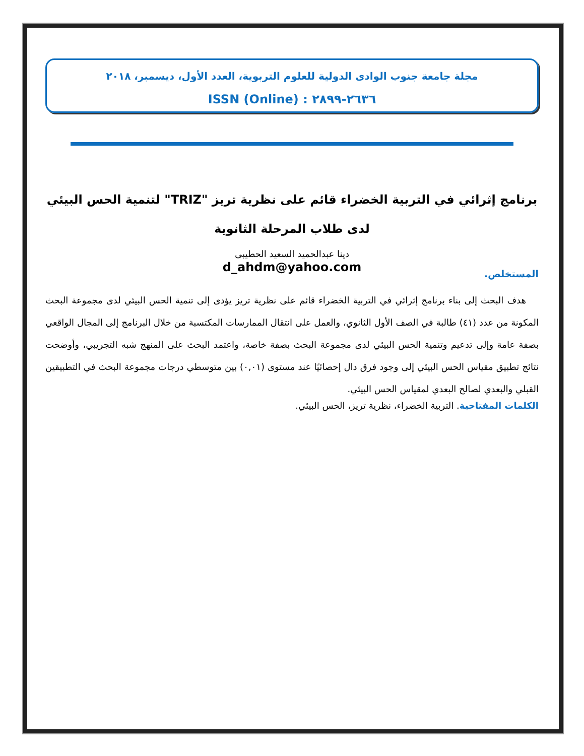مجلة جامعة جنوب الوادى الدولية للعلوم التربوية، العدد الأول، ديسمبر، ٢٠١٨
ISSN (Online) : ٢٦٣٦-٢٨٩٩
برنامج إثرائي في التربية الخضراء قائم على نظرية تريز "TRIZ" لتنمية الحس البيئي لدى طلاب المرحلة الثانوية
دينا عبدالحميد السعيد الحطيبى
d_ahdm@yahoo.com
المستخلص.
هدف البحث إلى بناء برنامج إثرائي في التربية الخضراء قائم على نظرية تريز يؤدى إلى تنمية الحس البيئي لدى مجموعة البحث المكونة من عدد (٤١) طالبة في الصف الأول الثانوي، والعمل على انتقال الممارسات المكتسبة من خلال البرنامج إلى المجال الواقعي بصفة عامة وإلى تدعيم وتنمية الحس البيئي لدى مجموعة البحث بصفة خاصة، واعتمد البحث على المنهج شبه التجريبي، وأوضحت نتائج تطبيق مقياس الحس البيئي إلى وجود فرق دال إحصائيًا عند مستوى (٠,٠١) بين متوسطي درجات مجموعة البحث في التطبيقين القبلي والبعدي لصالح البعدي لمقياس الحس البيئي.
الكلمات المفتاحية. التربية الخضراء، نظرية تريز، الحس البيئي.